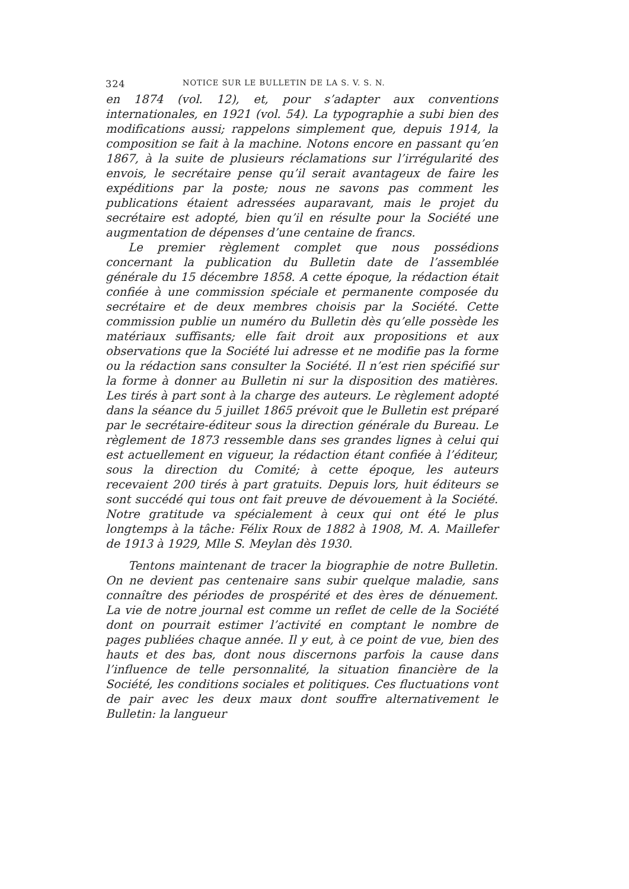324 NOTICE SUR LE BULLETIN DE LA S. V. S. N.
en 1874 (vol. 12), et, pour s’adapter aux conventions internationales, en 1921 (vol. 54). La typographie a subi bien des modifications aussi; rappelons simplement que, depuis 1914, la composition se fait à la machine. Notons encore en passant qu’en 1867, à la suite de plusieurs réclamations sur l’irrégularité des envois, le secrétaire pense qu’il serait avantageux de faire les expéditions par la poste; nous ne savons pas comment les publications étaient adressées auparavant, mais le projet du secrétaire est adopté, bien qu’il en résulte pour la Société une augmentation de dépenses d’une centaine de francs.
Le premier règlement complet que nous possédions concernant la publication du Bulletin date de l’assemblée générale du 15 décembre 1858. A cette époque, la rédaction était confiée à une commission spéciale et permanente composée du secrétaire et de deux membres choisis par la Société. Cette commission publie un numéro du Bulletin dès qu’elle possède les matériaux suffisants; elle fait droit aux propositions et aux observations que la Société lui adresse et ne modifie pas la forme ou la rédaction sans consulter la Société. Il n’est rien spécifié sur la forme à donner au Bulletin ni sur la disposition des matières. Les tirés à part sont à la charge des auteurs. Le règlement adopté dans la séance du 5 juillet 1865 prévoit que le Bulletin est préparé par le secrétaire-éditeur sous la direction générale du Bureau. Le règlement de 1873 ressemble dans ses grandes lignes à celui qui est actuellement en vigueur, la rédaction étant confiée à l’éditeur, sous la direction du Comité; à cette époque, les auteurs recevaient 200 tirés à part gratuits. Depuis lors, huit éditeurs se sont succédé qui tous ont fait preuve de dévouement à la Société. Notre gratitude va spécialement à ceux qui ont été le plus longtemps à la tâche: Félix Roux de 1882 à 1908, M. A. Maillefer de 1913 à 1929, Mlle S. Meylan dès 1930.
Tentons maintenant de tracer la biographie de notre Bulletin. On ne devient pas centenaire sans subir quelque maladie, sans connaître des périodes de prospérité et des ères de dénuement. La vie de notre journal est comme un reflet de celle de la Société dont on pourrait estimer l’activité en comptant le nombre de pages publiées chaque année. Il y eut, à ce point de vue, bien des hauts et des bas, dont nous discernons parfois la cause dans l’influence de telle personnalité, la situation financière de la Société, les conditions sociales et politiques. Ces fluctuations vont de pair avec les deux maux dont souffre alternativement le Bulletin: la langueur